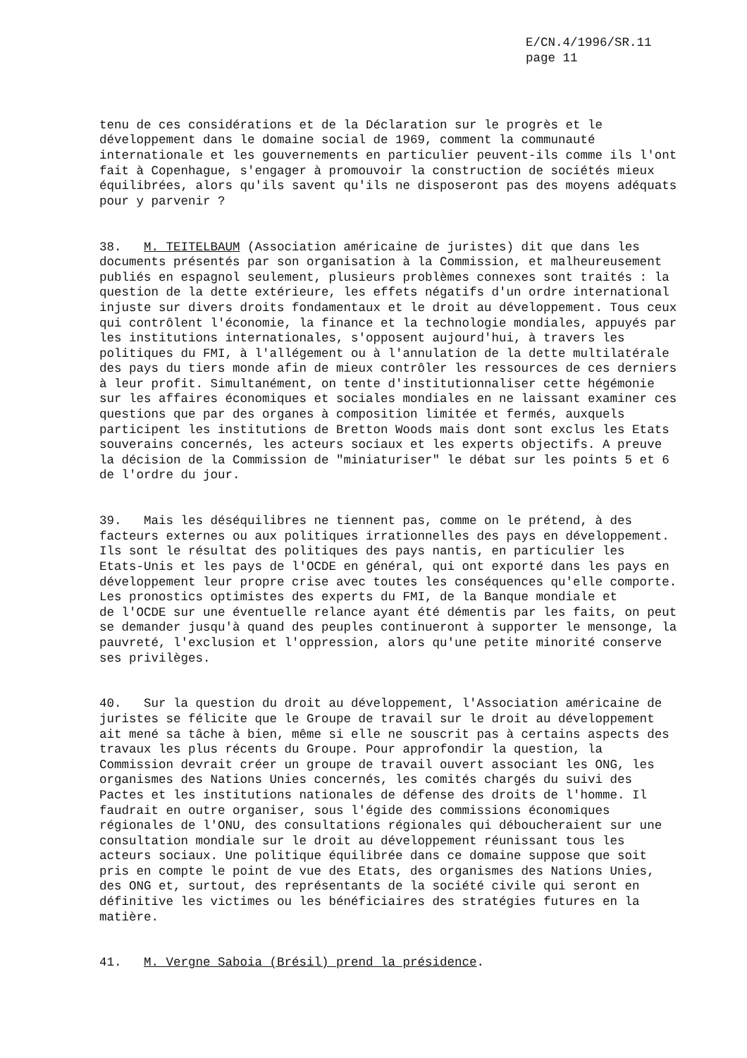E/CN.4/1996/SR.11
page 11
tenu de ces considérations et de la Déclaration sur le progrès et le développement dans le domaine social de 1969, comment la communauté internationale et les gouvernements en particulier peuvent-ils comme ils l'ont fait à Copenhague, s'engager à promouvoir la construction de sociétés mieux équilibrées, alors qu'ils savent qu'ils ne disposeront pas des moyens adéquats pour y parvenir ?
38. M. TEITELBAUM (Association américaine de juristes) dit que dans les documents présentés par son organisation à la Commission, et malheureusement publiés en espagnol seulement, plusieurs problèmes connexes sont traités : la question de la dette extérieure, les effets négatifs d'un ordre international injuste sur divers droits fondamentaux et le droit au développement. Tous ceux qui contrôlent l'économie, la finance et la technologie mondiales, appuyés par les institutions internationales, s'opposent aujourd'hui, à travers les politiques du FMI, à l'allégement ou à l'annulation de la dette multilatérale des pays du tiers monde afin de mieux contrôler les ressources de ces derniers à leur profit. Simultanément, on tente d'institutionnaliser cette hégémonie sur les affaires économiques et sociales mondiales en ne laissant examiner ces questions que par des organes à composition limitée et fermés, auxquels participent les institutions de Bretton Woods mais dont sont exclus les Etats souverains concernés, les acteurs sociaux et les experts objectifs. A preuve la décision de la Commission de "miniaturiser" le débat sur les points 5 et 6 de l'ordre du jour.
39. Mais les déséquilibres ne tiennent pas, comme on le prétend, à des facteurs externes ou aux politiques irrationnelles des pays en développement. Ils sont le résultat des politiques des pays nantis, en particulier les Etats-Unis et les pays de l'OCDE en général, qui ont exporté dans les pays en développement leur propre crise avec toutes les conséquences qu'elle comporte. Les pronostics optimistes des experts du FMI, de la Banque mondiale et de l'OCDE sur une éventuelle relance ayant été démentis par les faits, on peut se demander jusqu'à quand des peuples continueront à supporter le mensonge, la pauvreté, l'exclusion et l'oppression, alors qu'une petite minorité conserve ses privilèges.
40. Sur la question du droit au développement, l'Association américaine de juristes se félicite que le Groupe de travail sur le droit au développement ait mené sa tâche à bien, même si elle ne souscrit pas à certains aspects des travaux les plus récents du Groupe. Pour approfondir la question, la Commission devrait créer un groupe de travail ouvert associant les ONG, les organismes des Nations Unies concernés, les comités chargés du suivi des Pactes et les institutions nationales de défense des droits de l'homme. Il faudrait en outre organiser, sous l'égide des commissions économiques régionales de l'ONU, des consultations régionales qui déboucheraient sur une consultation mondiale sur le droit au développement réunissant tous les acteurs sociaux. Une politique équilibrée dans ce domaine suppose que soit pris en compte le point de vue des Etats, des organismes des Nations Unies, des ONG et, surtout, des représentants de la société civile qui seront en définitive les victimes ou les bénéficiaires des stratégies futures en la matière.
41. M. Vergne Saboia (Brésil) prend la présidence.